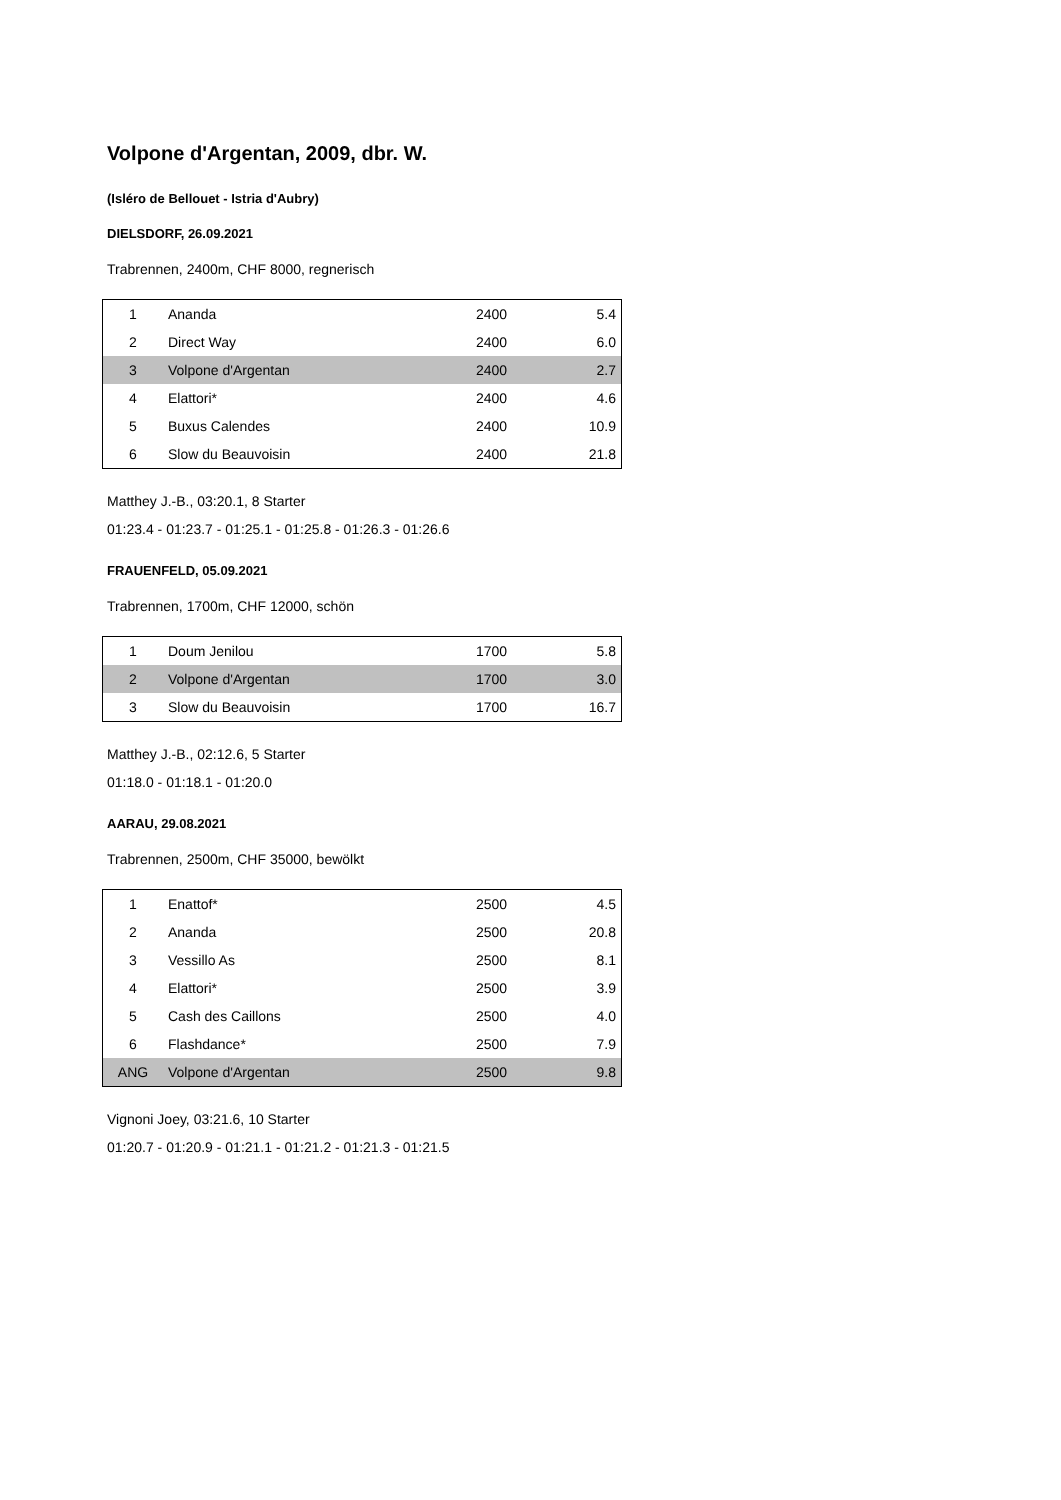Volpone d'Argentan, 2009, dbr. W.
(Isléro de Bellouet - Istria d'Aubry)
DIELSDORF, 26.09.2021
Trabrennen, 2400m, CHF 8000, regnerisch
| 1 | Ananda | 2400 | 5.4 |
| 2 | Direct Way | 2400 | 6.0 |
| 3 | Volpone d'Argentan | 2400 | 2.7 |
| 4 | Elattori* | 2400 | 4.6 |
| 5 | Buxus Calendes | 2400 | 10.9 |
| 6 | Slow du Beauvoisin | 2400 | 21.8 |
Matthey J.-B., 03:20.1, 8 Starter
01:23.4 - 01:23.7 - 01:25.1 - 01:25.8 - 01:26.3 - 01:26.6
FRAUENFELD, 05.09.2021
Trabrennen, 1700m, CHF 12000, schön
| 1 | Doum Jenilou | 1700 | 5.8 |
| 2 | Volpone d'Argentan | 1700 | 3.0 |
| 3 | Slow du Beauvoisin | 1700 | 16.7 |
Matthey J.-B., 02:12.6, 5 Starter
01:18.0 - 01:18.1 - 01:20.0
AARAU, 29.08.2021
Trabrennen, 2500m, CHF 35000, bewölkt
| 1 | Enattof* | 2500 | 4.5 |
| 2 | Ananda | 2500 | 20.8 |
| 3 | Vessillo As | 2500 | 8.1 |
| 4 | Elattori* | 2500 | 3.9 |
| 5 | Cash des Caillons | 2500 | 4.0 |
| 6 | Flashdance* | 2500 | 7.9 |
| ANG | Volpone d'Argentan | 2500 | 9.8 |
Vignoni Joey, 03:21.6, 10 Starter
01:20.7 - 01:20.9 - 01:21.1 - 01:21.2 - 01:21.3 - 01:21.5